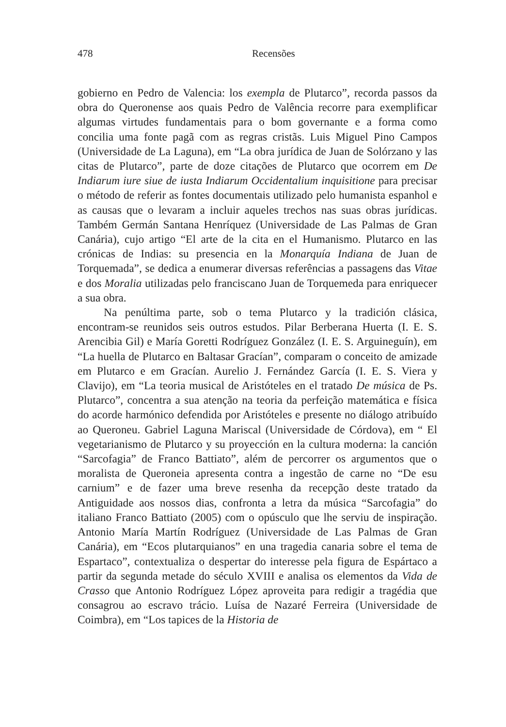478 Recensões
gobierno en Pedro de Valencia: los exempla de Plutarco”, recorda passos da obra do Queronense aos quais Pedro de Valência recorre para exemplificar algumas virtudes fundamentais para o bom governante e a forma como concilia uma fonte pagã com as regras cristãs. Luis Miguel Pino Campos (Universidade de La Laguna), em “La obra jurídica de Juan de Solórzano y las citas de Plutarco”, parte de doze citações de Plutarco que ocorrem em De Indiarum iure siue de iusta Indiarum Occidentalium inquisitione para precisar o método de referir as fontes documentais utilizado pelo humanista espanhol e as causas que o levaram a incluir aqueles trechos nas suas obras jurídicas. Também Germán Santana Henríquez (Universidade de Las Palmas de Gran Canária), cujo artigo “El arte de la cita en el Humanismo. Plutarco en las crónicas de Indias: su presencia en la Monarquía Indiana de Juan de Torquemada”, se dedica a enumerar diversas referências a passagens das Vitae e dos Moralia utilizadas pelo franciscano Juan de Torquemeda para enriquecer a sua obra.
Na penúltima parte, sob o tema Plutarco y la tradición clásica, encontram-se reunidos seis outros estudos. Pilar Berberana Huerta (I. E. S. Arencibia Gil) e María Goretti Rodríguez González (I. E. S. Arguineguín), em “La huella de Plutarco en Baltasar Gracían”, comparam o conceito de amizade em Plutarco e em Gracían. Aurelio J. Fernández García (I. E. S. Viera y Clavijo), em “La teoria musical de Aristóteles en el tratado De música de Ps. Plutarco”, concentra a sua atenção na teoria da perfeição matemática e física do acorde harmónico defendida por Aristóteles e presente no diálogo atribuído ao Queroneu. Gabriel Laguna Mariscal (Universidade de Córdova), em “ El vegetarianismo de Plutarco y su proyección en la cultura moderna: la canción “Sarcofagia” de Franco Battiato”, além de percorrer os argumentos que o moralista de Queroneia apresenta contra a ingestão de carne no “De esu carnium” e de fazer uma breve resenha da recepção deste tratado da Antiguidade aos nossos dias, confronta a letra da música “Sarcofagia” do italiano Franco Battiato (2005) com o opúsculo que lhe serviu de inspiração. Antonio María Martín Rodríguez (Universidade de Las Palmas de Gran Canária), em “Ecos plutarquianos” en una tragedia canaria sobre el tema de Espartaco”, contextualiza o despertar do interesse pela figura de Espártaco a partir da segunda metade do século XVIII e analisa os elementos da Vida de Crasso que Antonio Rodríguez López aproveita para redigir a tragédia que consagrou ao escravo trácio. Luísa de Nazaré Ferreira (Universidade de Coimbra), em “Los tapices de la Historia de